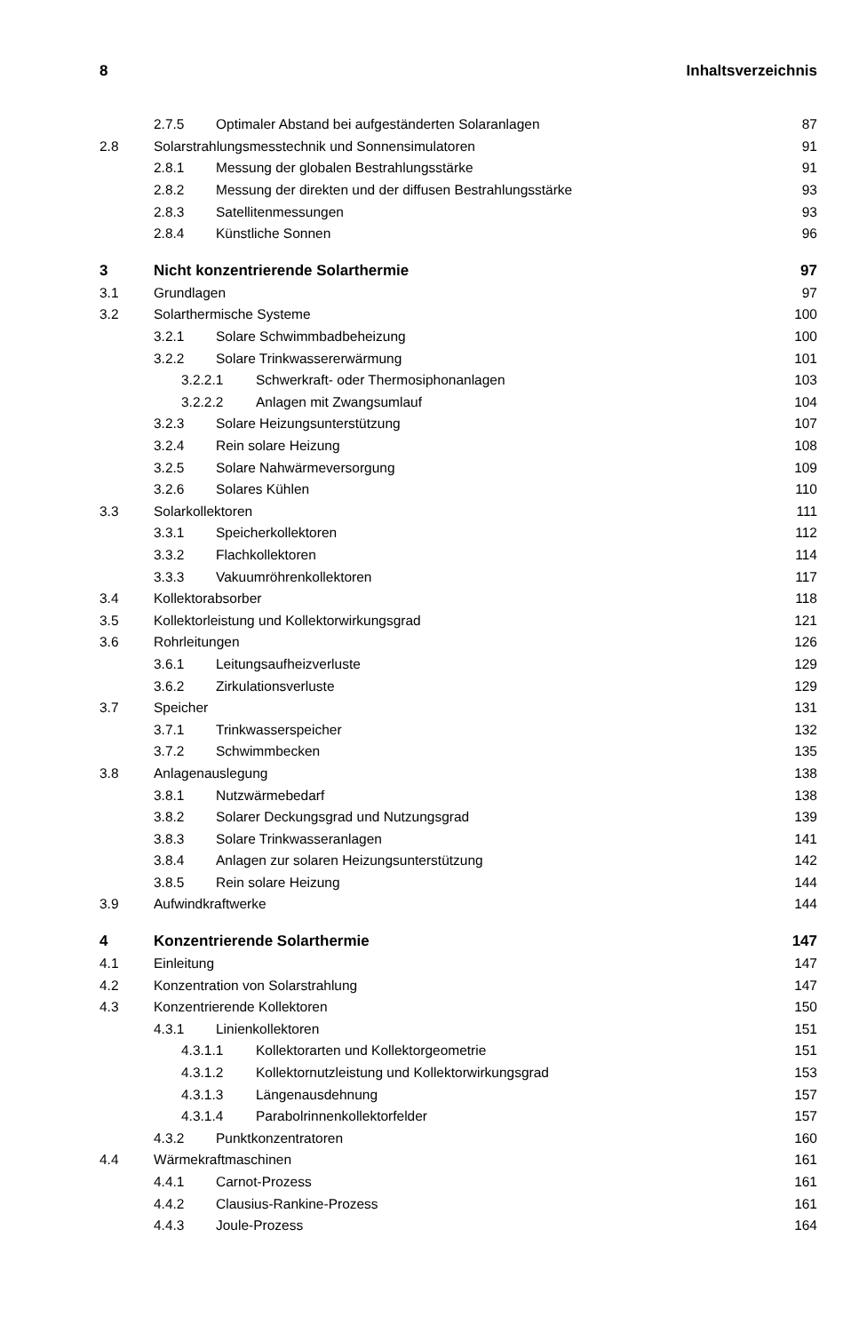8 Inhaltsverzeichnis
2.7.5 Optimaler Abstand bei aufgeständerten Solaranlagen 87
2.8 Solarstrahlungsmesstechnik und Sonnensimulatoren 91
2.8.1 Messung der globalen Bestrahlungsstärke 91
2.8.2 Messung der direkten und der diffusen Bestrahlungsstärke 93
2.8.3 Satellitenmessungen 93
2.8.4 Künstliche Sonnen 96
3 Nicht konzentrierende Solarthermie 97
3.1 Grundlagen 97
3.2 Solarthermische Systeme 100
3.2.1 Solare Schwimmbadbeheizung 100
3.2.2 Solare Trinkwassererwärmung 101
3.2.2.1 Schwerkraft- oder Thermosiphonanlagen 103
3.2.2.2 Anlagen mit Zwangsumlauf 104
3.2.3 Solare Heizungsunterstützung 107
3.2.4 Rein solare Heizung 108
3.2.5 Solare Nahwärmeversorgung 109
3.2.6 Solares Kühlen 110
3.3 Solarkollektoren 111
3.3.1 Speicherkollektoren 112
3.3.2 Flachkollektoren 114
3.3.3 Vakuumröhrenkollektoren 117
3.4 Kollektorabsorber 118
3.5 Kollektorleistung und Kollektorwirkungsgrad 121
3.6 Rohrleitungen 126
3.6.1 Leitungsaufheizverluste 129
3.6.2 Zirkulationsverluste 129
3.7 Speicher 131
3.7.1 Trinkwasserspeicher 132
3.7.2 Schwimmbecken 135
3.8 Anlagenauslegung 138
3.8.1 Nutzwärmebedarf 138
3.8.2 Solarer Deckungsgrad und Nutzungsgrad 139
3.8.3 Solare Trinkwasseranlagen 141
3.8.4 Anlagen zur solaren Heizungsunterstützung 142
3.8.5 Rein solare Heizung 144
3.9 Aufwindkraftwerke 144
4 Konzentrierende Solarthermie 147
4.1 Einleitung 147
4.2 Konzentration von Solarstrahlung 147
4.3 Konzentrierende Kollektoren 150
4.3.1 Linienkollektoren 151
4.3.1.1 Kollektorarten und Kollektorgeometrie 151
4.3.1.2 Kollektornutzleistung und Kollektorwirkungsgrad 153
4.3.1.3 Längenausdehnung 157
4.3.1.4 Parabolrinnenkollektorfelder 157
4.3.2 Punktkonzentratoren 160
4.4 Wärmekraftmaschinen 161
4.4.1 Carnot-Prozess 161
4.4.2 Clausius-Rankine-Prozess 161
4.4.3 Joule-Prozess 164